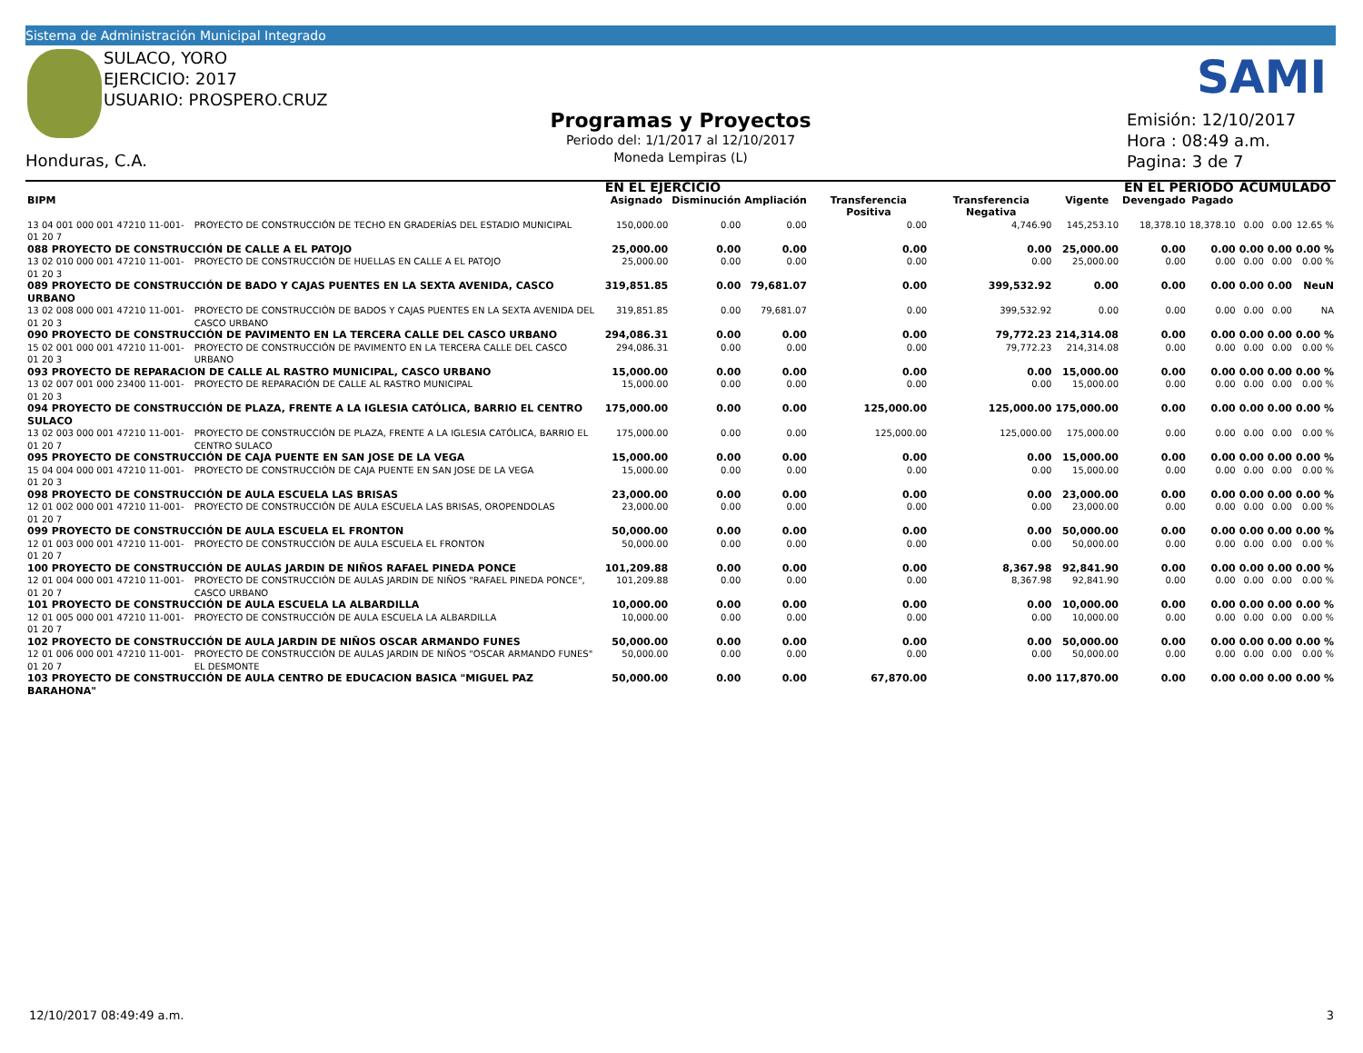Sistema de Administración Municipal Integrado
SULACO, YORO
EJERCICIO: 2017
USUARIO: PROSPERO.CRUZ
Honduras, C.A.
Programas y Proyectos
Periodo del: 1/1/2017 al 12/10/2017
Moneda Lempiras (L)
SAMI
Emisión: 12/10/2017
Hora : 08:49 a.m.
Pagina: 3 de 7
| | | EN EL EJERCICIO | | | | | | EN EL PERIODO | | ACUMULADO | | |
| --- | --- | --- | --- | --- | --- | --- | --- | --- | --- | --- | --- | --- |
| BIPM | | Asignado | Disminución | Ampliación | Transferencia Positiva | Transferencia Negativa | Vigente | Devengado | Pagado | | | |
| 13 04 001 000 001 47210 11-001-01 20 7 | PROYECTO DE CONSTRUCCIÓN DE TECHO EN GRADERÍAS DEL ESTADIO MUNICIPAL | 150,000.00 | 0.00 | 0.00 | 0.00 | 4,746.90 | 145,253.10 | 18,378.10 | 18,378.10 | 0.00 | 0.00 | 12.65 % |
| 088 PROYECTO DE CONSTRUCCIÓN DE CALLE A EL PATOJO | | 25,000.00 | 0.00 | 0.00 | 0.00 | 0.00 | 25,000.00 | 0.00 | 0.00 | 0.00 | 0.00 | 0.00 % |
| 13 02 010 000 001 47210 11-001-01 20 3 | PROYECTO DE CONSTRUCCIÓN DE HUELLAS EN CALLE A EL PATOJO | 25,000.00 | 0.00 | 0.00 | 0.00 | 0.00 | 25,000.00 | 0.00 | 0.00 | 0.00 | 0.00 | 0.00 % |
| 089 PROYECTO DE CONSTRUCCIÓN DE BADO Y CAJAS PUENTES EN LA SEXTA AVENIDA, CASCO URBANO | | 319,851.85 | 0.00 | 79,681.07 | 0.00 | 399,532.92 | 0.00 | 0.00 | 0.00 | 0.00 | 0.00 | NeuN |
| 13 02 008 000 001 47210 11-001-01 20 3 | PROYECTO DE CONSTRUCCIÓN DE BADOS Y CAJAS PUENTES EN LA SEXTA AVENIDA DEL CASCO URBANO | 319,851.85 | 0.00 | 79,681.07 | 0.00 | 399,532.92 | 0.00 | 0.00 | 0.00 | 0.00 | 0.00 | NA |
| 090 PROYECTO DE CONSTRUCCIÓN DE PAVIMENTO EN LA TERCERA CALLE DEL CASCO URBANO | | 294,086.31 | 0.00 | 0.00 | 0.00 | 79,772.23 | 214,314.08 | 0.00 | 0.00 | 0.00 | 0.00 | 0.00 % |
| 15 02 001 000 001 47210 11-001-01 20 3 | PROYECTO DE CONSTRUCCIÓN DE PAVIMENTO EN LA TERCERA CALLE DEL CASCO URBANO | 294,086.31 | 0.00 | 0.00 | 0.00 | 79,772.23 | 214,314.08 | 0.00 | 0.00 | 0.00 | 0.00 | 0.00 % |
| 093 PROYECTO DE REPARACION DE CALLE AL RASTRO MUNICIPAL, CASCO URBANO | | 15,000.00 | 0.00 | 0.00 | 0.00 | 0.00 | 15,000.00 | 0.00 | 0.00 | 0.00 | 0.00 | 0.00 % |
| 13 02 007 001 000 23400 11-001-01 20 3 | PROYECTO DE REPARACIÓN DE CALLE AL RASTRO MUNICIPAL | 15,000.00 | 0.00 | 0.00 | 0.00 | 0.00 | 15,000.00 | 0.00 | 0.00 | 0.00 | 0.00 | 0.00 % |
| 094 PROYECTO DE CONSTRUCCIÓN DE PLAZA, FRENTE A LA IGLESIA CATÓLICA, BARRIO EL CENTRO SULACO | | 175,000.00 | 0.00 | 0.00 | 125,000.00 | 125,000.00 | 175,000.00 | 0.00 | 0.00 | 0.00 | 0.00 | 0.00 % |
| 13 02 003 000 001 47210 11-001-01 20 7 | PROYECTO DE CONSTRUCCIÓN DE PLAZA, FRENTE A LA IGLESIA CATÓLICA, BARRIO EL CENTRO SULACO | 175,000.00 | 0.00 | 0.00 | 125,000.00 | 125,000.00 | 175,000.00 | 0.00 | 0.00 | 0.00 | 0.00 | 0.00 % |
| 095 PROYECTO DE CONSTRUCCIÓN DE CAJA PUENTE EN SAN JOSE DE LA VEGA | | 15,000.00 | 0.00 | 0.00 | 0.00 | 0.00 | 15,000.00 | 0.00 | 0.00 | 0.00 | 0.00 | 0.00 % |
| 15 04 004 000 001 47210 11-001-01 20 3 | PROYECTO DE CONSTRUCCIÓN DE CAJA PUENTE EN SAN JOSE DE LA VEGA | 15,000.00 | 0.00 | 0.00 | 0.00 | 0.00 | 15,000.00 | 0.00 | 0.00 | 0.00 | 0.00 | 0.00 % |
| 098 PROYECTO DE CONSTRUCCIÓN DE AULA ESCUELA LAS BRISAS | | 23,000.00 | 0.00 | 0.00 | 0.00 | 0.00 | 23,000.00 | 0.00 | 0.00 | 0.00 | 0.00 | 0.00 % |
| 12 01 002 000 001 47210 11-001-01 20 7 | PROYECTO DE CONSTRUCCIÓN DE AULA ESCUELA LAS BRISAS, OROPENDOLAS | 23,000.00 | 0.00 | 0.00 | 0.00 | 0.00 | 23,000.00 | 0.00 | 0.00 | 0.00 | 0.00 | 0.00 % |
| 099 PROYECTO DE CONSTRUCCIÓN DE AULA ESCUELA EL FRONTON | | 50,000.00 | 0.00 | 0.00 | 0.00 | 0.00 | 50,000.00 | 0.00 | 0.00 | 0.00 | 0.00 | 0.00 % |
| 12 01 003 000 001 47210 11-001-01 20 7 | PROYECTO DE CONSTRUCCIÓN DE AULA ESCUELA EL FRONTON | 50,000.00 | 0.00 | 0.00 | 0.00 | 0.00 | 50,000.00 | 0.00 | 0.00 | 0.00 | 0.00 | 0.00 % |
| 100 PROYECTO DE CONSTRUCCIÓN DE AULAS JARDIN DE NIÑOS RAFAEL PINEDA PONCE | | 101,209.88 | 0.00 | 0.00 | 0.00 | 8,367.98 | 92,841.90 | 0.00 | 0.00 | 0.00 | 0.00 | 0.00 % |
| 12 01 004 000 001 47210 11-001-01 20 7 | PROYECTO DE CONSTRUCCIÓN DE AULAS JARDIN DE NIÑOS "RAFAEL PINEDA PONCE", CASCO URBANO | 101,209.88 | 0.00 | 0.00 | 0.00 | 8,367.98 | 92,841.90 | 0.00 | 0.00 | 0.00 | 0.00 | 0.00 % |
| 101 PROYECTO DE CONSTRUCCIÓN DE AULA ESCUELA LA ALBARDILLA | | 10,000.00 | 0.00 | 0.00 | 0.00 | 0.00 | 10,000.00 | 0.00 | 0.00 | 0.00 | 0.00 | 0.00 % |
| 12 01 005 000 001 47210 11-001-01 20 7 | PROYECTO DE CONSTRUCCIÓN DE AULA ESCUELA LA ALBARDILLA | 10,000.00 | 0.00 | 0.00 | 0.00 | 0.00 | 10,000.00 | 0.00 | 0.00 | 0.00 | 0.00 | 0.00 % |
| 102 PROYECTO DE CONSTRUCCIÓN DE AULA JARDIN DE NIÑOS OSCAR ARMANDO FUNES | | 50,000.00 | 0.00 | 0.00 | 0.00 | 0.00 | 50,000.00 | 0.00 | 0.00 | 0.00 | 0.00 | 0.00 % |
| 12 01 006 000 001 47210 11-001-01 20 7 | PROYECTO DE CONSTRUCCIÓN DE AULAS JARDIN DE NIÑOS "OSCAR ARMANDO FUNES" EL DESMONTE | 50,000.00 | 0.00 | 0.00 | 0.00 | 0.00 | 50,000.00 | 0.00 | 0.00 | 0.00 | 0.00 | 0.00 % |
| 103 PROYECTO DE CONSTRUCCIÓN DE AULA CENTRO DE EDUCACION BASICA "MIGUEL PAZ BARAHONA" | | 50,000.00 | 0.00 | 0.00 | 67,870.00 | 0.00 | 117,870.00 | 0.00 | 0.00 | 0.00 | 0.00 | 0.00 % |
12/10/2017 08:49:49 a.m. 3